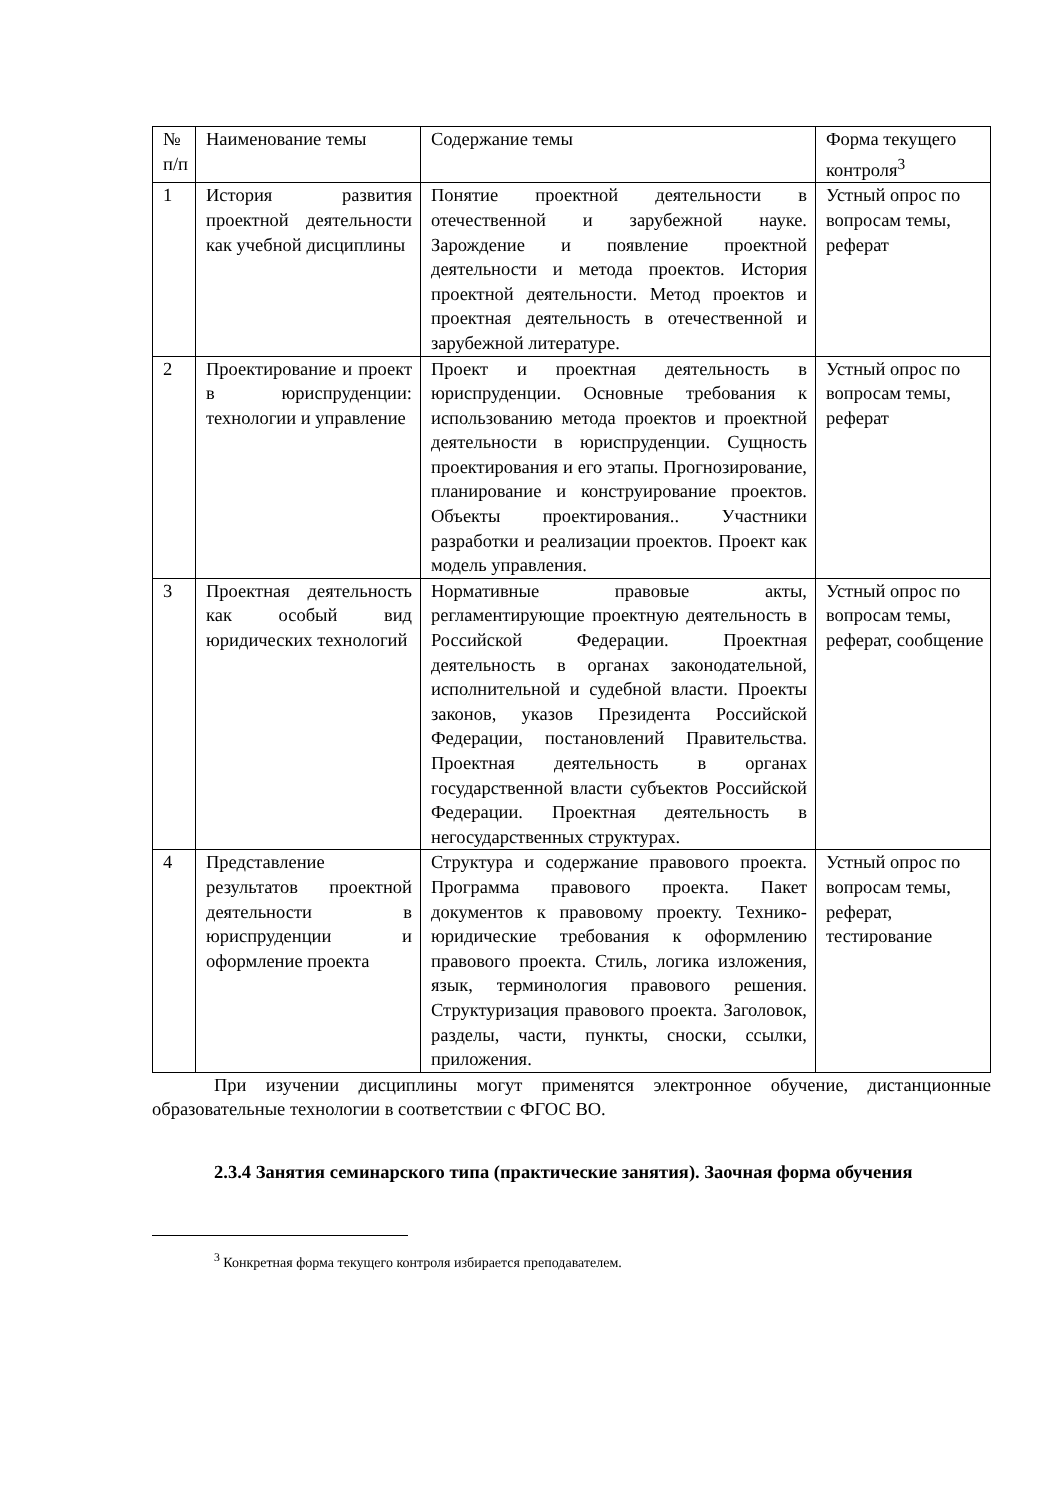| № п/п | Наименование темы | Содержание темы | Форма текущего контроля<sup>3</sup> |
| --- | --- | --- | --- |
| 1 | История развития проектной деятельности как учебной дисциплины | Понятие проектной деятельности в отечественной и зарубежной науке. Зарождение и появление проектной деятельности и метода проектов. История проектной деятельности. Метод проектов и проектная деятельность в отечественной и зарубежной литературе. | Устный опрос по вопросам темы, реферат |
| 2 | Проектирование и проект в юриспруденции: технологии и управление | Проект и проектная деятельность в юриспруденции. Основные требования к использованию метода проектов и проектной деятельности в юриспруденции. Сущность проектирования и его этапы. Прогнозирование, планирование и конструирование проектов. Объекты проектирования.. Участники разработки и реализации проектов. Проект как модель управления. | Устный опрос по вопросам темы, реферат |
| 3 | Проектная деятельность как особый вид юридических технологий | Нормативные правовые акты, регламентирующие проектную деятельность в Российской Федерации. Проектная деятельность в органах законодательной, исполнительной и судебной власти. Проекты законов, указов Президента Российской Федерации, постановлений Правительства. Проектная деятельность в органах государственной власти субъектов Российской Федерации. Проектная деятельность в негосударственных структурах. | Устный опрос по вопросам темы, реферат, сообщение |
| 4 | Представление результатов проектной деятельности в юриспруденции и оформление проекта | Структура и содержание правового проекта. Программа правового проекта. Пакет документов к правовому проекту. Технико-юридические требования к оформлению правового проекта. Стиль, логика изложения, язык, терминология правового решения. Структуризация правового проекта. Заголовок, разделы, части, пункты, сноски, ссылки, приложения. | Устный опрос по вопросам темы, реферат, тестирование |
При изучении дисциплины могут применятся электронное обучение, дистанционные образовательные технологии в соответствии с ФГОС ВО.
2.3.4 Занятия семинарского типа (практические занятия). Заочная форма обучения
<sup>3</sup> Конкретная форма текущего контроля избирается преподавателем.